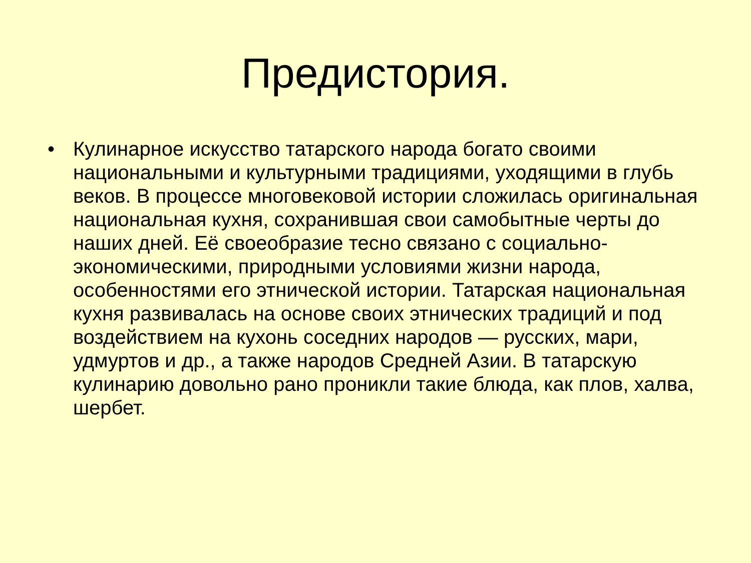Предистория.
• Кулинарное искусство татарского народа богато своими национальными и культурными традициями, уходящими в глубь веков. В процессе многовековой истории сложилась оригинальная национальная кухня, сохранившая свои самобытные черты до наших дней. Её своеобразие тесно связано с социально-экономическими, природными условиями жизни народа, особенностями его этнической истории. Татарская национальная кухня развивалась на основе своих этнических традиций и под воздействием на кухонь соседних народов — русских, мари, удмуртов и др., а также народов Средней Азии. В татарскую кулинарию довольно рано проникли такие блюда, как плов, халва, шербет.